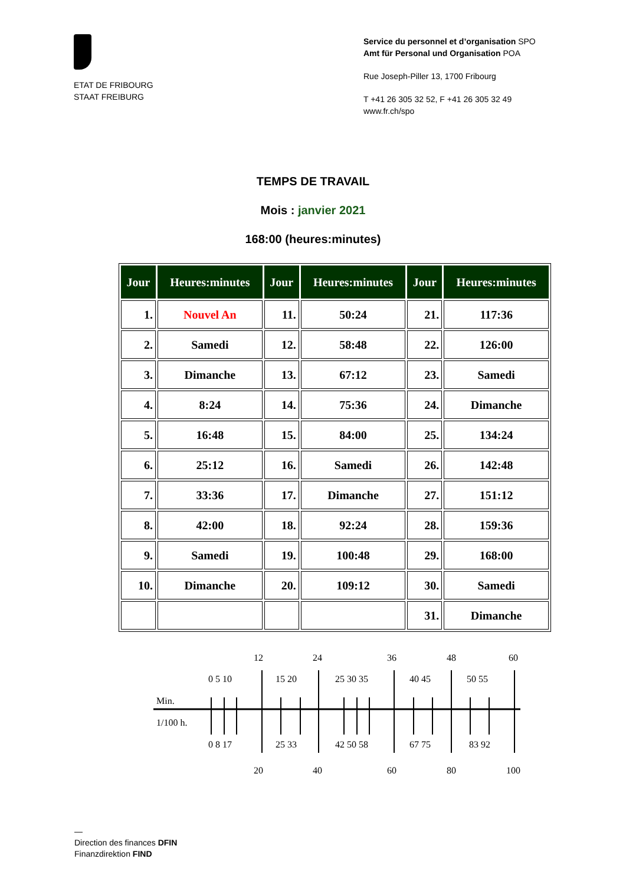ETAT DE FRIBOURG
STAAT FREIBURG
Service du personnel et d’organisation SPO
Amt für Personal und Organisation POA
Rue Joseph-Piller 13, 1700 Fribourg
T +41 26 305 32 52, F +41 26 305 32 49
www.fr.ch/spo
TEMPS DE TRAVAIL
Mois : janvier 2021
168:00 (heures:minutes)
| Jour | Heures:minutes | Jour | Heures:minutes | Jour | Heures:minutes |
| --- | --- | --- | --- | --- | --- |
| 1. | Nouvel An | 11. | 50:24 | 21. | 117:36 |
| 2. | Samedi | 12. | 58:48 | 22. | 126:00 |
| 3. | Dimanche | 13. | 67:12 | 23. | Samedi |
| 4. | 8:24 | 14. | 75:36 | 24. | Dimanche |
| 5. | 16:48 | 15. | 84:00 | 25. | 134:24 |
| 6. | 25:12 | 16. | Samedi | 26. | 142:48 |
| 7. | 33:36 | 17. | Dimanche | 27. | 151:12 |
| 8. | 42:00 | 18. | 92:24 | 28. | 159:36 |
| 9. | Samedi | 19. | 100:48 | 29. | 168:00 |
| 10. | Dimanche | 20. | 109:12 | 30. | Samedi |
| | | | | 31. | Dimanche |
12
24
36
48
60
0 5 10
15 20
25 30 35
40 45
50 55
Min.
1/100 h.
0 8 17
25 33
42 50 58
67 75
83 92
20
40
60
80
100
—
Direction des finances DFIN
Finanzdirektion FIND